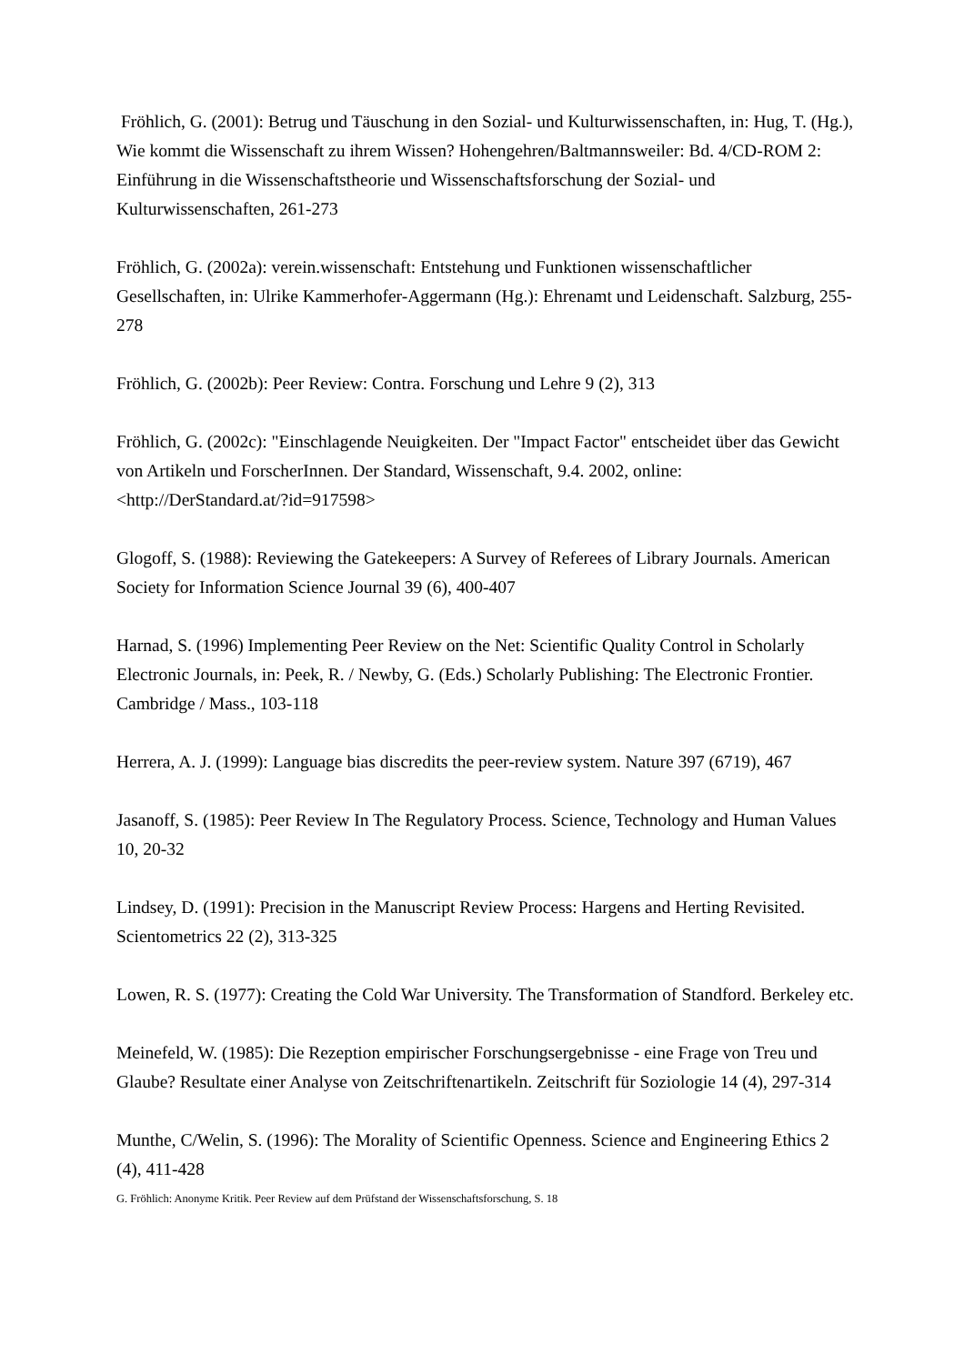Fröhlich, G. (2001): Betrug und Täuschung in den Sozial- und Kulturwissenschaften, in: Hug, T. (Hg.), Wie kommt die Wissenschaft zu ihrem Wissen? Hohengehren/Baltmannsweiler: Bd. 4/CD-ROM 2: Einführung in die Wissenschaftstheorie und Wissenschaftsforschung der Sozial- und Kulturwissenschaften, 261-273
Fröhlich, G. (2002a): verein.wissenschaft: Entstehung und Funktionen wissenschaftlicher Gesellschaften, in: Ulrike Kammerhofer-Aggermann (Hg.): Ehrenamt und Leidenschaft. Salzburg, 255-278
Fröhlich, G. (2002b): Peer Review: Contra. Forschung und Lehre 9 (2), 313
Fröhlich, G. (2002c): "Einschlagende Neuigkeiten. Der "Impact Factor" entscheidet über das Gewicht von Artikeln und ForscherInnen. Der Standard, Wissenschaft, 9.4. 2002, online: <http://DerStandard.at/?id=917598>
Glogoff, S. (1988): Reviewing the Gatekeepers: A Survey of Referees of Library Journals. American Society for Information Science Journal 39 (6), 400-407
Harnad, S. (1996) Implementing Peer Review on the Net: Scientific Quality Control in Scholarly Electronic Journals, in: Peek, R. / Newby, G. (Eds.) Scholarly Publishing: The Electronic Frontier. Cambridge / Mass., 103-118
Herrera, A. J. (1999): Language bias discredits the peer-review system. Nature 397 (6719), 467
Jasanoff, S. (1985): Peer Review In The Regulatory Process. Science, Technology and Human Values 10, 20-32
Lindsey, D. (1991): Precision in the Manuscript Review Process: Hargens and Herting Revisited. Scientometrics 22 (2), 313-325
Lowen, R. S. (1977): Creating the Cold War University. The Transformation of Standford. Berkeley etc.
Meinefeld, W. (1985): Die Rezeption empirischer Forschungsergebnisse - eine Frage von Treu und Glaube? Resultate einer Analyse von Zeitschriftenartikeln. Zeitschrift für Soziologie 14 (4), 297-314
Munthe, C/Welin, S. (1996): The Morality of Scientific Openness. Science and Engineering Ethics 2 (4), 411-428
G. Fröhlich: Anonyme Kritik. Peer Review auf dem Prüfstand der Wissenschaftsforschung, S. 18